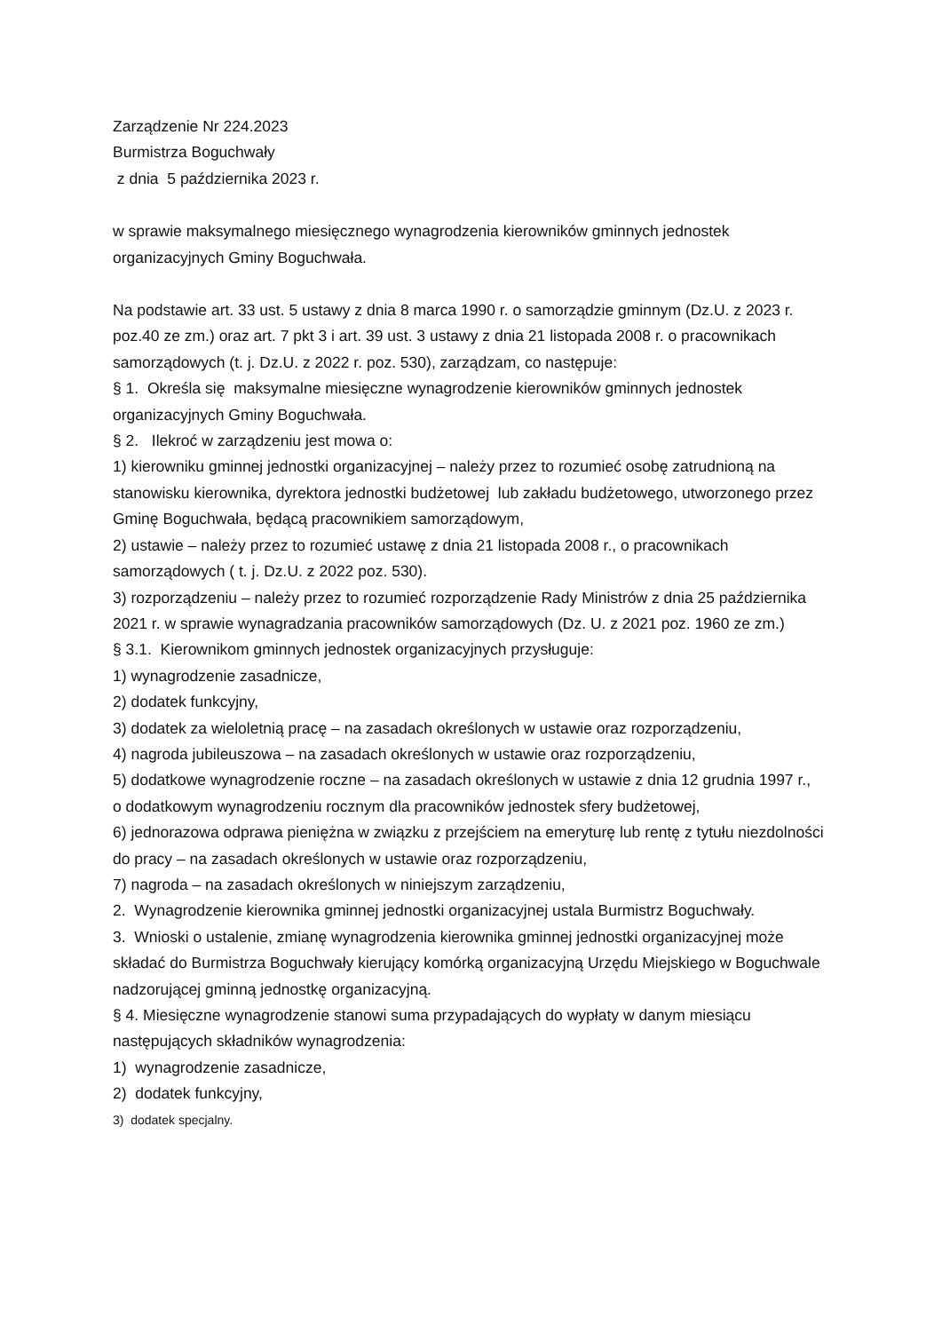Zarządzenie Nr 224.2023
Burmistrza Boguchwały
z dnia 5 października 2023 r.
w sprawie maksymalnego miesięcznego wynagrodzenia kierowników gminnych jednostek organizacyjnych Gminy Boguchwała.
Na podstawie art. 33 ust. 5 ustawy z dnia 8 marca 1990 r. o samorządzie gminnym (Dz.U. z 2023 r. poz.40 ze zm.) oraz art. 7 pkt 3 i art. 39 ust. 3 ustawy z dnia 21 listopada 2008 r. o pracownikach samorządowych (t. j. Dz.U. z 2022 r. poz. 530), zarządzam, co następuje:
§ 1. Określa się maksymalne miesięczne wynagrodzenie kierowników gminnych jednostek organizacyjnych Gminy Boguchwała.
§ 2. Ilekroć w zarządzeniu jest mowa o:
1) kierowniku gminnej jednostki organizacyjnej – należy przez to rozumieć osobę zatrudnioną na stanowisku kierownika, dyrektora jednostki budżetowej lub zakładu budżetowego, utworzonego przez Gminę Boguchwała, będącą pracownikiem samorządowym,
2) ustawie – należy przez to rozumieć ustawę z dnia 21 listopada 2008 r., o pracownikach samorządowych ( t. j. Dz.U. z 2022 poz. 530).
3) rozporządzeniu – należy przez to rozumieć rozporządzenie Rady Ministrów z dnia 25 października 2021 r. w sprawie wynagradzania pracowników samorządowych (Dz. U. z 2021 poz. 1960 ze zm.)
§ 3.1. Kierownikom gminnych jednostek organizacyjnych przysługuje:
1) wynagrodzenie zasadnicze,
2) dodatek funkcyjny,
3) dodatek za wieloletnią pracę – na zasadach określonych w ustawie oraz rozporządzeniu,
4) nagroda jubileuszowa – na zasadach określonych w ustawie oraz rozporządzeniu,
5) dodatkowe wynagrodzenie roczne – na zasadach określonych w ustawie z dnia 12 grudnia 1997 r.,
o dodatkowym wynagrodzeniu rocznym dla pracowników jednostek sfery budżetowej,
6) jednorazowa odprawa pieniężna w związku z przejściem na emeryturę lub rentę z tytułu niezdolności do pracy – na zasadach określonych w ustawie oraz rozporządzeniu,
7) nagroda – na zasadach określonych w niniejszym zarządzeniu,
2. Wynagrodzenie kierownika gminnej jednostki organizacyjnej ustala Burmistrz Boguchwały.
3. Wnioski o ustalenie, zmianę wynagrodzenia kierownika gminnej jednostki organizacyjnej może składać do Burmistrza Boguchwały kierujący komórką organizacyjną Urzędu Miejskiego w Boguchwale nadzorującej gminną jednostkę organizacyjną.
§ 4. Miesięczne wynagrodzenie stanowi suma przypadających do wypłaty w danym miesiącu następujących składników wynagrodzenia:
1) wynagrodzenie zasadnicze,
2) dodatek funkcyjny,
3) dodatek specjalny.